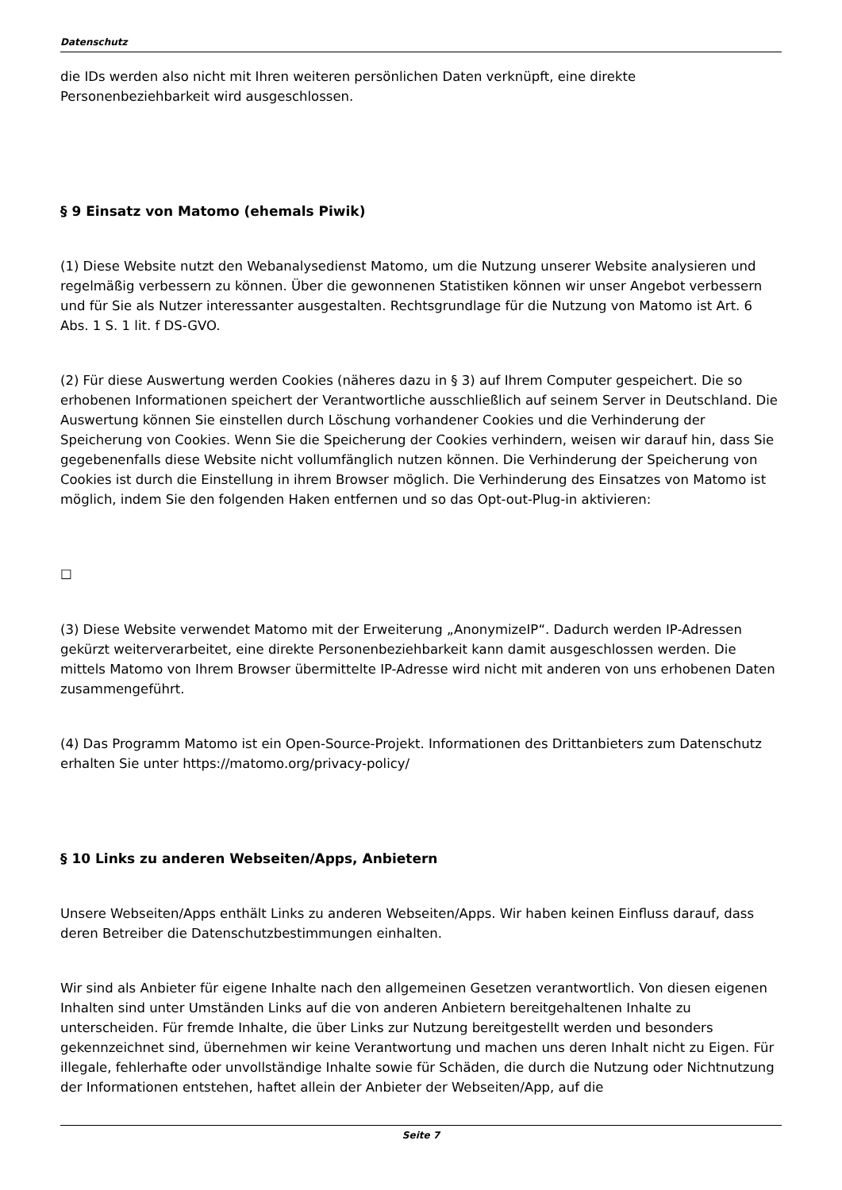Datenschutz
die IDs werden also nicht mit Ihren weiteren persönlichen Daten verknüpft, eine direkte Personenbeziehbarkeit wird ausgeschlossen.
§ 9 Einsatz von Matomo (ehemals Piwik)
(1) Diese Website nutzt den Webanalysedienst Matomo, um die Nutzung unserer Website analysieren und regelmäßig verbessern zu können. Über die gewonnenen Statistiken können wir unser Angebot verbessern und für Sie als Nutzer interessanter ausgestalten. Rechtsgrundlage für die Nutzung von Matomo ist Art. 6 Abs. 1 S. 1 lit. f DS-GVO.
(2) Für diese Auswertung werden Cookies (näheres dazu in § 3) auf Ihrem Computer gespeichert. Die so erhobenen Informationen speichert der Verantwortliche ausschließlich auf seinem Server in Deutschland. Die Auswertung können Sie einstellen durch Löschung vorhandener Cookies und die Verhinderung der Speicherung von Cookies. Wenn Sie die Speicherung der Cookies verhindern, weisen wir darauf hin, dass Sie gegebenenfalls diese Website nicht vollumfänglich nutzen können. Die Verhinderung der Speicherung von Cookies ist durch die Einstellung in ihrem Browser möglich. Die Verhinderung des Einsatzes von Matomo ist möglich, indem Sie den folgenden Haken entfernen und so das Opt-out-Plug-in aktivieren:
☐
(3) Diese Website verwendet Matomo mit der Erweiterung „AnonymizeIP“. Dadurch werden IP-Adressen gekürzt weiterverarbeitet, eine direkte Personenbeziehbarkeit kann damit ausgeschlossen werden. Die mittels Matomo von Ihrem Browser übermittelte IP-Adresse wird nicht mit anderen von uns erhobenen Daten zusammengeführt.
(4) Das Programm Matomo ist ein Open-Source-Projekt. Informationen des Drittanbieters zum Datenschutz erhalten Sie unter https://matomo.org/privacy-policy/
§ 10 Links zu anderen Webseiten/Apps, Anbietern
Unsere Webseiten/Apps enthält Links zu anderen Webseiten/Apps. Wir haben keinen Einfluss darauf, dass deren Betreiber die Datenschutzbestimmungen einhalten.
Wir sind als Anbieter für eigene Inhalte nach den allgemeinen Gesetzen verantwortlich. Von diesen eigenen Inhalten sind unter Umständen Links auf die von anderen Anbietern bereitgehaltenen Inhalte zu unterscheiden. Für fremde Inhalte, die über Links zur Nutzung bereitgestellt werden und besonders gekennzeichnet sind, übernehmen wir keine Verantwortung und machen uns deren Inhalt nicht zu Eigen. Für illegale, fehlerhafte oder unvollständige Inhalte sowie für Schäden, die durch die Nutzung oder Nichtnutzung der Informationen entstehen, haftet allein der Anbieter der Webseiten/App, auf die
Seite 7